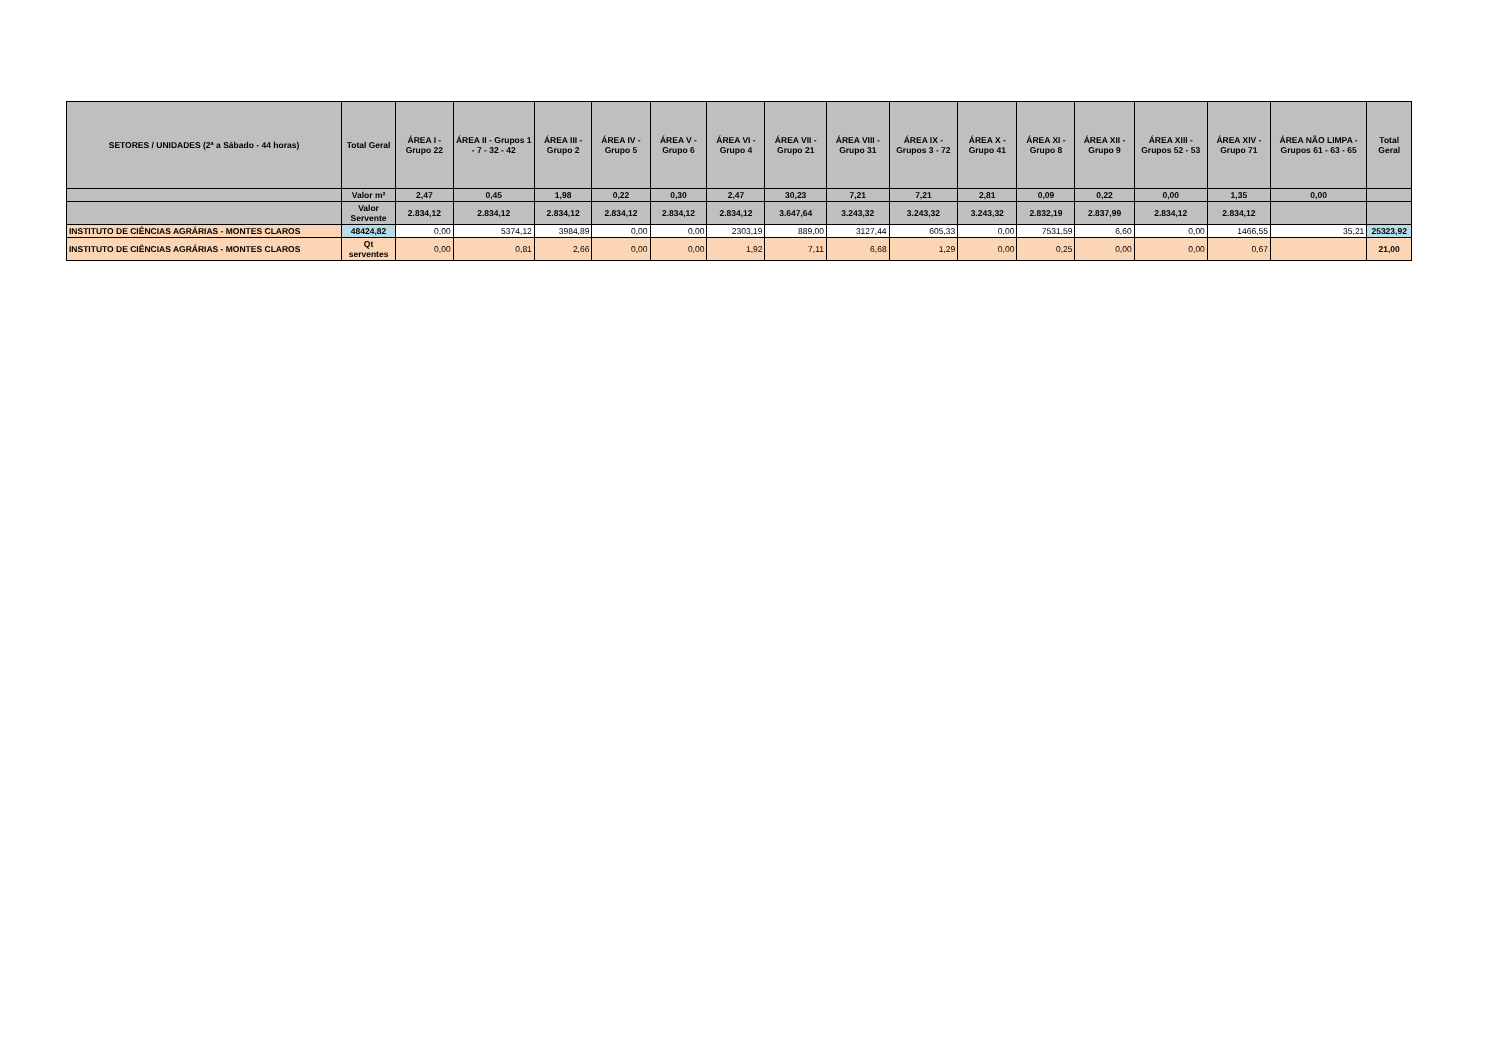| SETORES / UNIDADES (2ª a Sábado - 44 horas) | Total Geral | ÁREA I - Grupo 22 | ÁREA II - Grupos 1 - 7 - 32 - 42 | ÁREA III - Grupo 2 | ÁREA IV - Grupo 5 | ÁREA V - Grupo 6 | ÁREA VI - Grupo 4 | ÁREA VII - Grupo 21 | ÁREA VIII - Grupo 31 | ÁREA IX - Grupos 3 - 72 | ÁREA X - Grupo 41 | ÁREA XI - Grupo 8 | ÁREA XII - Grupo 9 | ÁREA XIII - Grupos 52 - 53 | ÁREA XIV - Grupo 71 | ÁREA NÃO LIMPA - Grupos 61 - 63 - 65 | Total Geral |
| --- | --- | --- | --- | --- | --- | --- | --- | --- | --- | --- | --- | --- | --- | --- | --- | --- | --- |
| | Valor m² | 2,47 | 0,45 | 1,98 | 0,22 | 0,30 | 2,47 | 30,23 | 7,21 | 7,21 | 2,81 | 0,09 | 0,22 | 0,00 | 1,35 | 0,00 | |
| | Valor Servente | 2.834,12 | 2.834,12 | 2.834,12 | 2.834,12 | 2.834,12 | 2.834,12 | 3.647,64 | 3.243,32 | 3.243,32 | 3.243,32 | 2.832,19 | 2.837,99 | 2.834,12 | 2.834,12 | | |
| INSTITUTO DE CIÊNCIAS AGRÁRIAS - MONTES CLAROS | 48424,82 | 0,00 | 5374,12 | 3984,89 | 0,00 | 0,00 | 2303,19 | 889,00 | 3127,44 | 605,33 | 0,00 | 7531,59 | 6,60 | 0,00 | 1466,55 | 35,21 | 25323,92 |
| INSTITUTO DE CIÊNCIAS AGRÁRIAS - MONTES CLAROS | Qt serventes | 0,00 | 0,81 | 2,66 | 0,00 | 0,00 | 1,92 | 7,11 | 6,68 | 1,29 | 0,00 | 0,25 | 0,00 | 0,00 | 0,67 | | 21,00 |